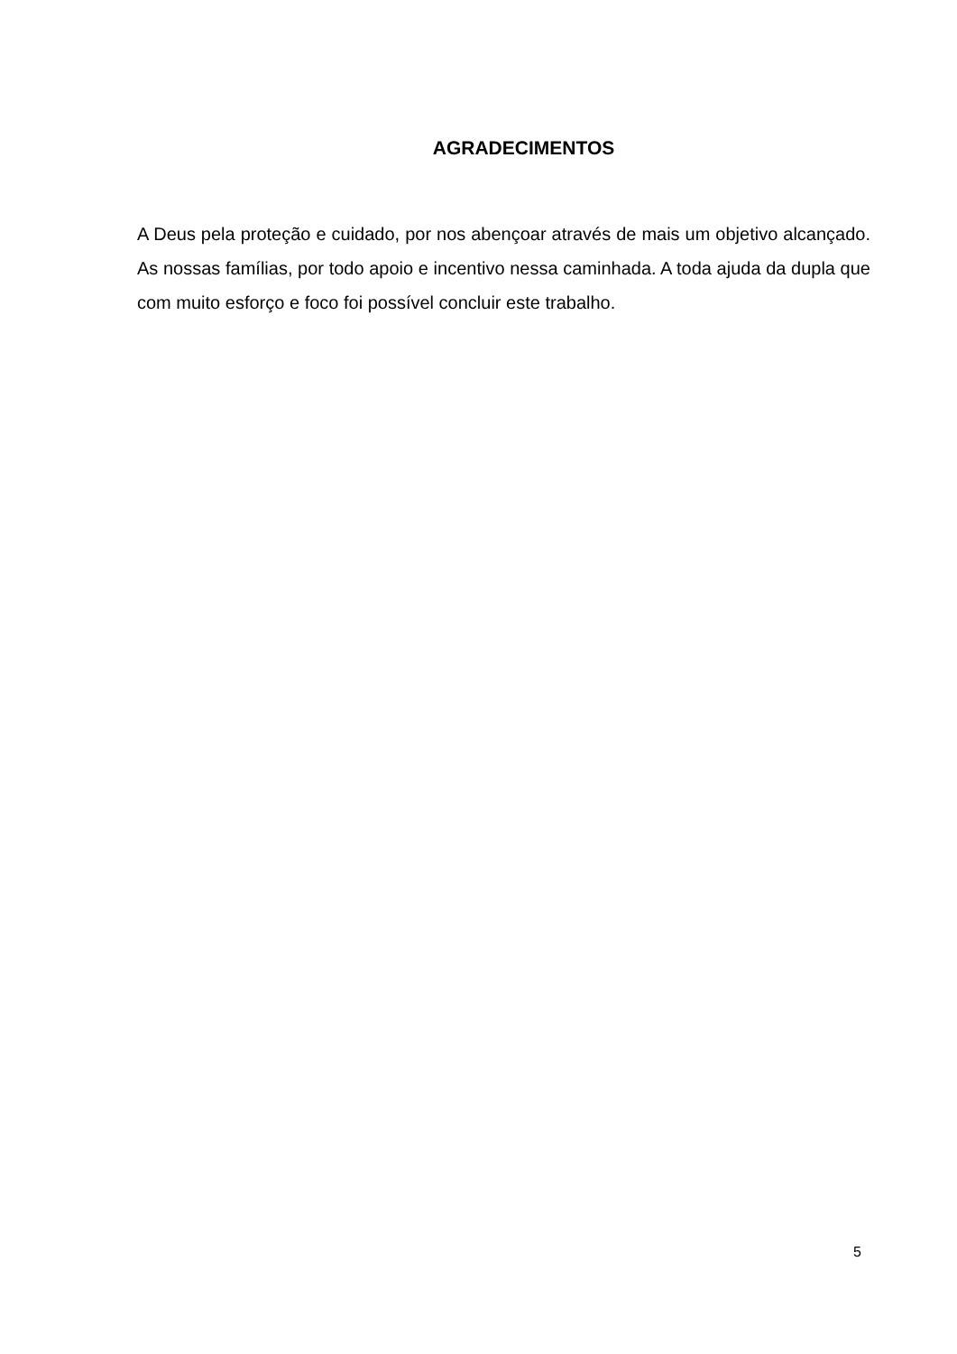AGRADECIMENTOS
A Deus pela proteção e cuidado, por nos abençoar através de mais um objetivo alcançado. As nossas famílias, por todo apoio e incentivo nessa caminhada. A toda ajuda da dupla que com muito esforço e foco foi possível concluir este trabalho.
5